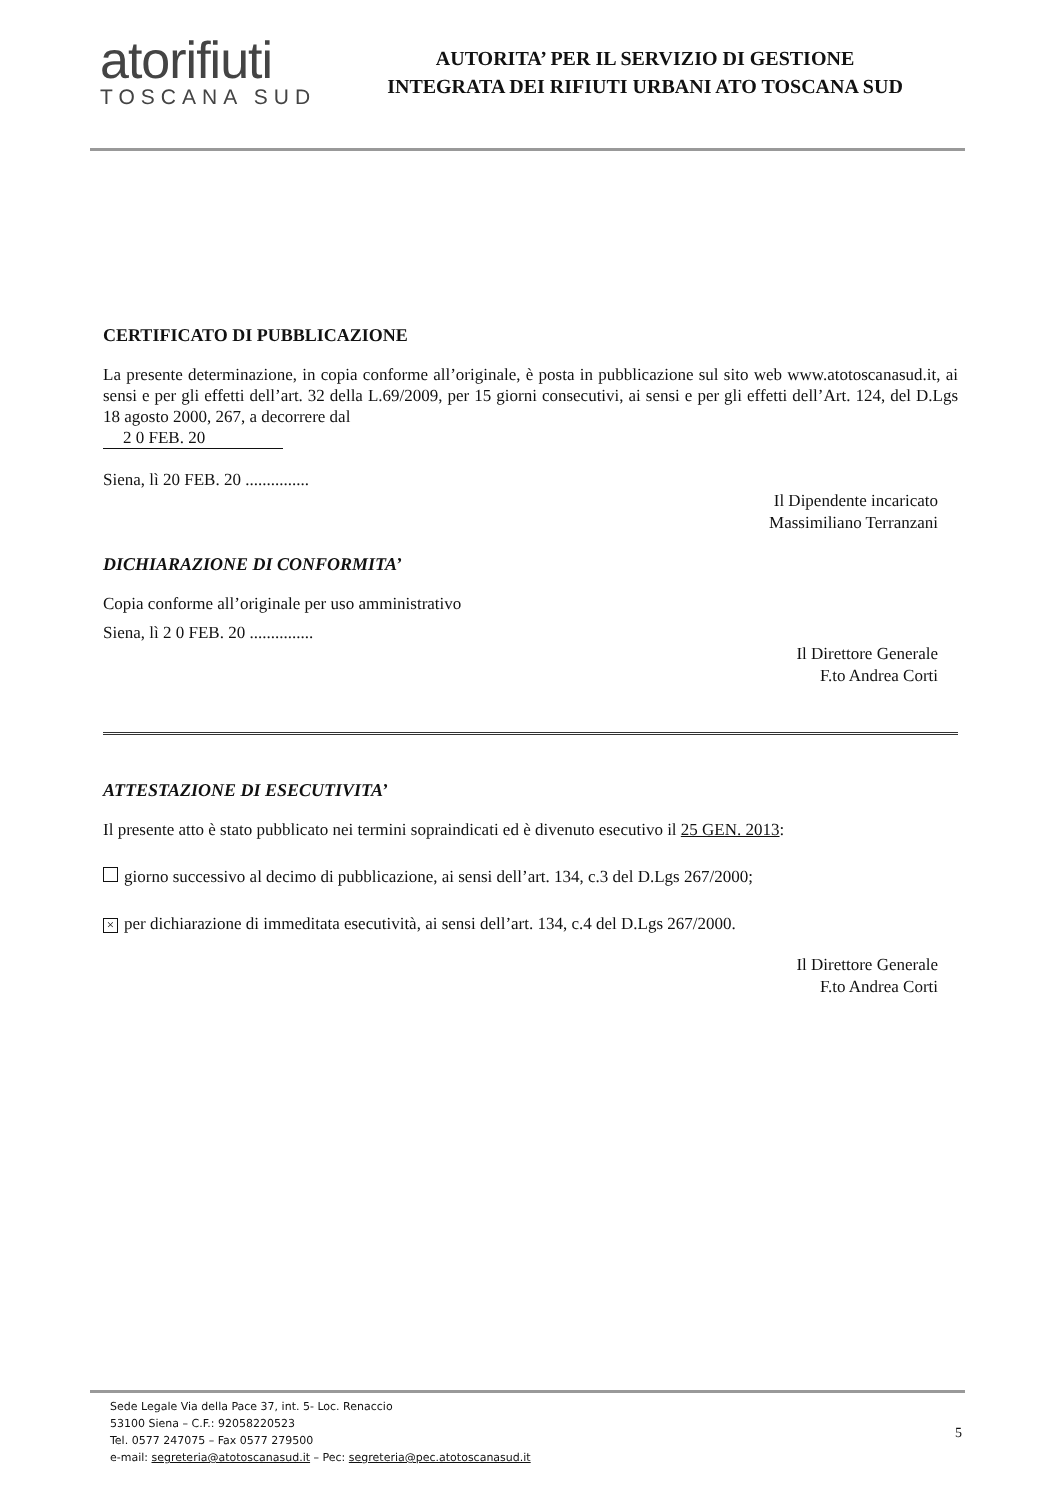atorifiuti
TOSCANA SUD
AUTORITA’ PER IL SERVIZIO DI GESTIONE
INTEGRATA DEI RIFIUTI URBANI ATO TOSCANA SUD
CERTIFICATO DI PUBBLICAZIONE
La presente determinazione, in copia conforme all’originale, è posta in pubblicazione sul sito web www.atotoscanasud.it, ai sensi e per gli effetti dell’art. 32 della L.69/2009, per 15 giorni consecutivi, ai sensi e per gli effetti dell’Art. 124, del D.Lgs 18 agosto 2000, 267, a decorrere dal
2 0 FEB. 20
Siena, lì 20 FEB. 20 ...............
Il Dipendente incaricato
Massimiliano Terranzani
DICHIARAZIONE DI CONFORMITA’
Copia conforme all’originale per uso amministrativo
Siena, lì 2 0 FEB. 20 ...............
Il Direttore Generale
F.to Andrea Corti
ATTESTAZIONE DI ESECUTIVITA’
Il presente atto è stato pubblicato nei termini sopraindicati ed è divenuto esecutivo il 25 GEN. 2013:
giorno successivo al decimo di pubblicazione, ai sensi dell’art. 134, c.3 del D.Lgs 267/2000;
× per dichiarazione di immeditata esecutività, ai sensi dell’art. 134, c.4 del D.Lgs 267/2000.
Il Direttore Generale
F.to Andrea Corti
Sede Legale Via della Pace 37, int. 5- Loc. Renaccio
53100 Siena – C.F.: 92058220523
Tel. 0577 247075 – Fax 0577 279500
e-mail: segreteria@atotoscanasud.it – Pec: segreteria@pec.atotoscanasud.it
5